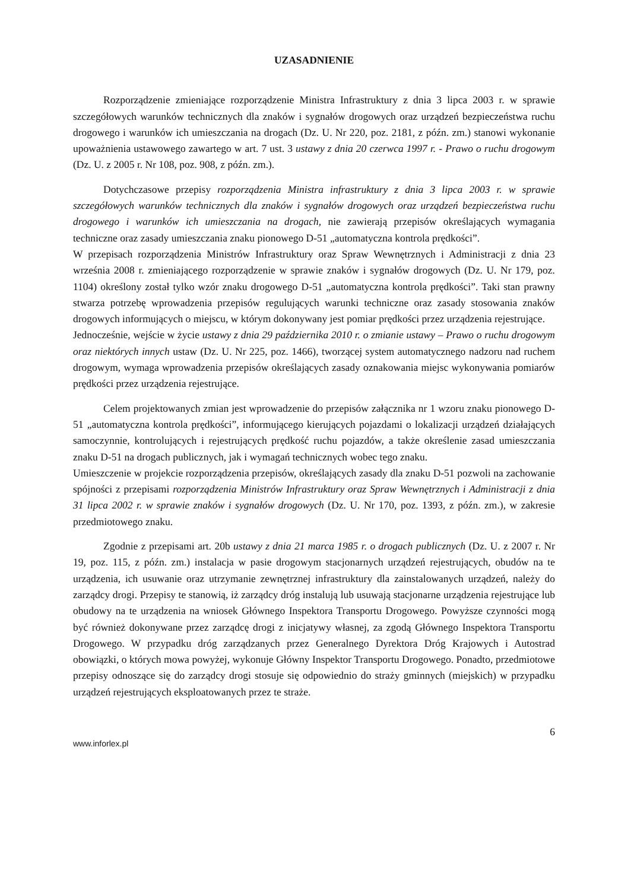UZASADNIENIE
Rozporządzenie zmieniające rozporządzenie Ministra Infrastruktury z dnia 3 lipca 2003 r. w sprawie szczegółowych warunków technicznych dla znaków i sygnałów drogowych oraz urządzeń bezpieczeństwa ruchu drogowego i warunków ich umieszczania na drogach (Dz. U. Nr 220, poz. 2181, z późn. zm.) stanowi wykonanie upoważnienia ustawowego zawartego w art. 7 ust. 3 ustawy z dnia 20 czerwca 1997 r. - Prawo o ruchu drogowym (Dz. U. z 2005 r. Nr 108, poz. 908, z późn. zm.).
Dotychczasowe przepisy rozporządzenia Ministra infrastruktury z dnia 3 lipca 2003 r. w sprawie szczegółowych warunków technicznych dla znaków i sygnałów drogowych oraz urządzeń bezpieczeństwa ruchu drogowego i warunków ich umieszczania na drogach, nie zawierają przepisów określających wymagania techniczne oraz zasady umieszczania znaku pionowego D-51 „automatyczna kontrola prędkości”.
W przepisach rozporządzenia Ministrów Infrastruktury oraz Spraw Wewnętrznych i Administracji z dnia 23 września 2008 r. zmieniającego rozporządzenie w sprawie znaków i sygnałów drogowych (Dz. U. Nr 179, poz. 1104) określony został tylko wzór znaku drogowego D-51 „automatyczna kontrola prędkości”. Taki stan prawny stwarza potrzebę wprowadzenia przepisów regulujących warunki techniczne oraz zasady stosowania znaków drogowych informujących o miejscu, w którym dokonywany jest pomiar prędkości przez urządzenia rejestrujące.
Jednocześnie, wejście w życie ustawy z dnia 29 października 2010 r. o zmianie ustawy – Prawo o ruchu drogowym oraz niektórych innych ustaw (Dz. U. Nr 225, poz. 1466), tworzącej system automatycznego nadzoru nad ruchem drogowym, wymaga wprowadzenia przepisów określających zasady oznakowania miejsc wykonywania pomiarów prędkości przez urządzenia rejestrujące.
Celem projektowanych zmian jest wprowadzenie do przepisów załącznika nr 1 wzoru znaku pionowego D-51 „automatyczna kontrola prędkości”, informującego kierujących pojazdami o lokalizacji urządzeń działających samoczynnie, kontrolujących i rejestrujących prędkość ruchu pojazdów, a także określenie zasad umieszczania znaku D-51 na drogach publicznych, jak i wymagań technicznych wobec tego znaku.
Umieszczenie w projekcie rozporządzenia przepisów, określających zasady dla znaku D-51 pozwoli na zachowanie spójności z przepisami rozporządzenia Ministrów Infrastruktury oraz Spraw Wewnętrznych i Administracji z dnia 31 lipca 2002 r. w sprawie znaków i sygnałów drogowych (Dz. U. Nr 170, poz. 1393, z późn. zm.), w zakresie przedmiotowego znaku.
Zgodnie z przepisami art. 20b ustawy z dnia 21 marca 1985 r. o drogach publicznych (Dz. U. z 2007 r. Nr 19, poz. 115, z późn. zm.) instalacja w pasie drogowym stacjonarnych urządzeń rejestrujących, obudów na te urządzenia, ich usuwanie oraz utrzymanie zewnętrznej infrastruktury dla zainstalowanych urządzeń, należy do zarządcy drogi. Przepisy te stanowią, iż zarządcy dróg instalują lub usuwają stacjonarne urządzenia rejestrujące lub obudowy na te urządzenia na wniosek Głównego Inspektora Transportu Drogowego. Powyższe czynności mogą być również dokonywane przez zarządcę drogi z inicjatywy własnej, za zgodą Głównego Inspektora Transportu Drogowego. W przypadku dróg zarządzanych przez Generalnego Dyrektora Dróg Krajowych i Autostrad obowiązki, o których mowa powyżej, wykonuje Główny Inspektor Transportu Drogowego. Ponadto, przedmiotowe przepisy odnoszące się do zarządcy drogi stosuje się odpowiednio do straży gminnych (miejskich) w przypadku urządzeń rejestrujących eksploatowanych przez te straże.
www.inforlex.pl 6